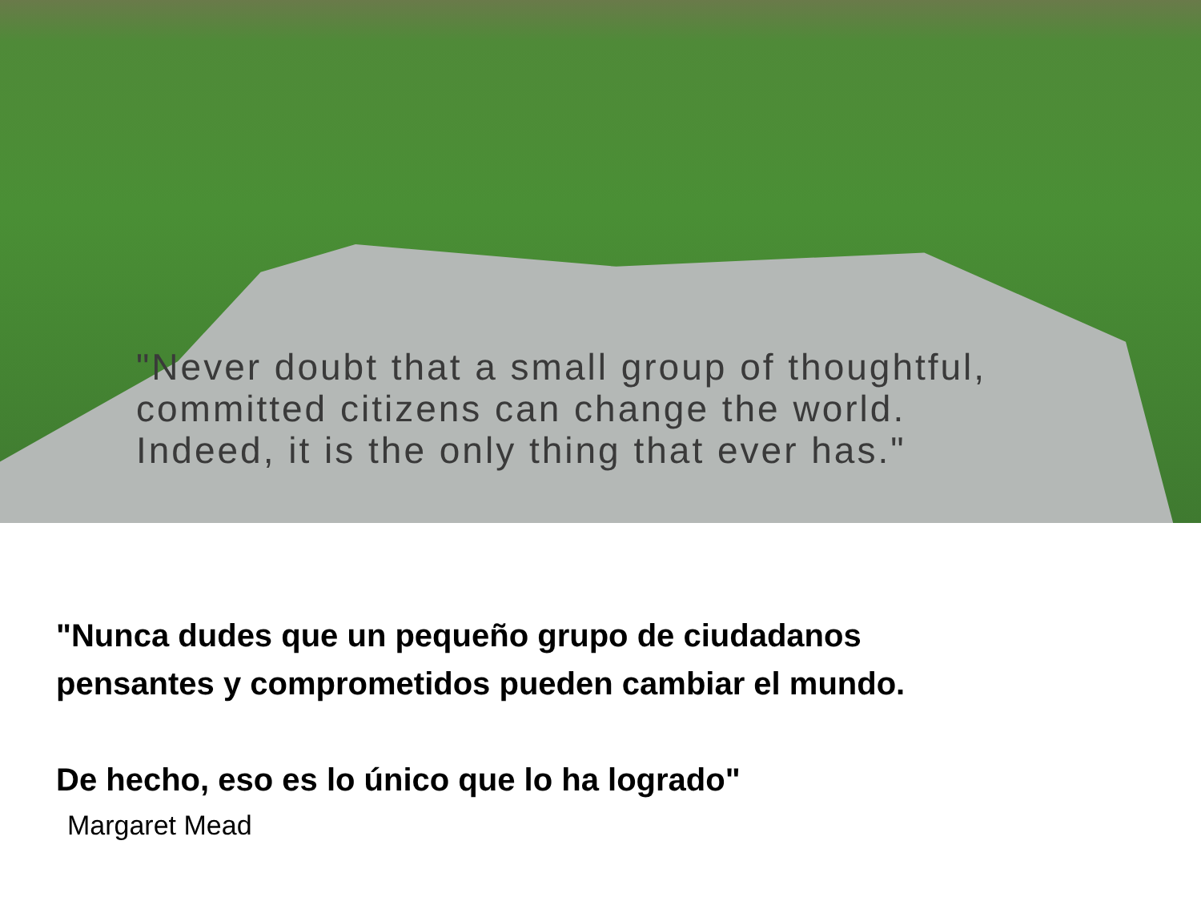"Never doubt that a small group of thoughtful,
committed citizens can change the world.
Indeed, it is the only thing that ever has."
"Nunca dudes que un pequeño grupo de ciudadanos
pensantes y comprometidos pueden cambiar el mundo.
De hecho, eso es lo único que lo ha logrado"
Margaret Mead